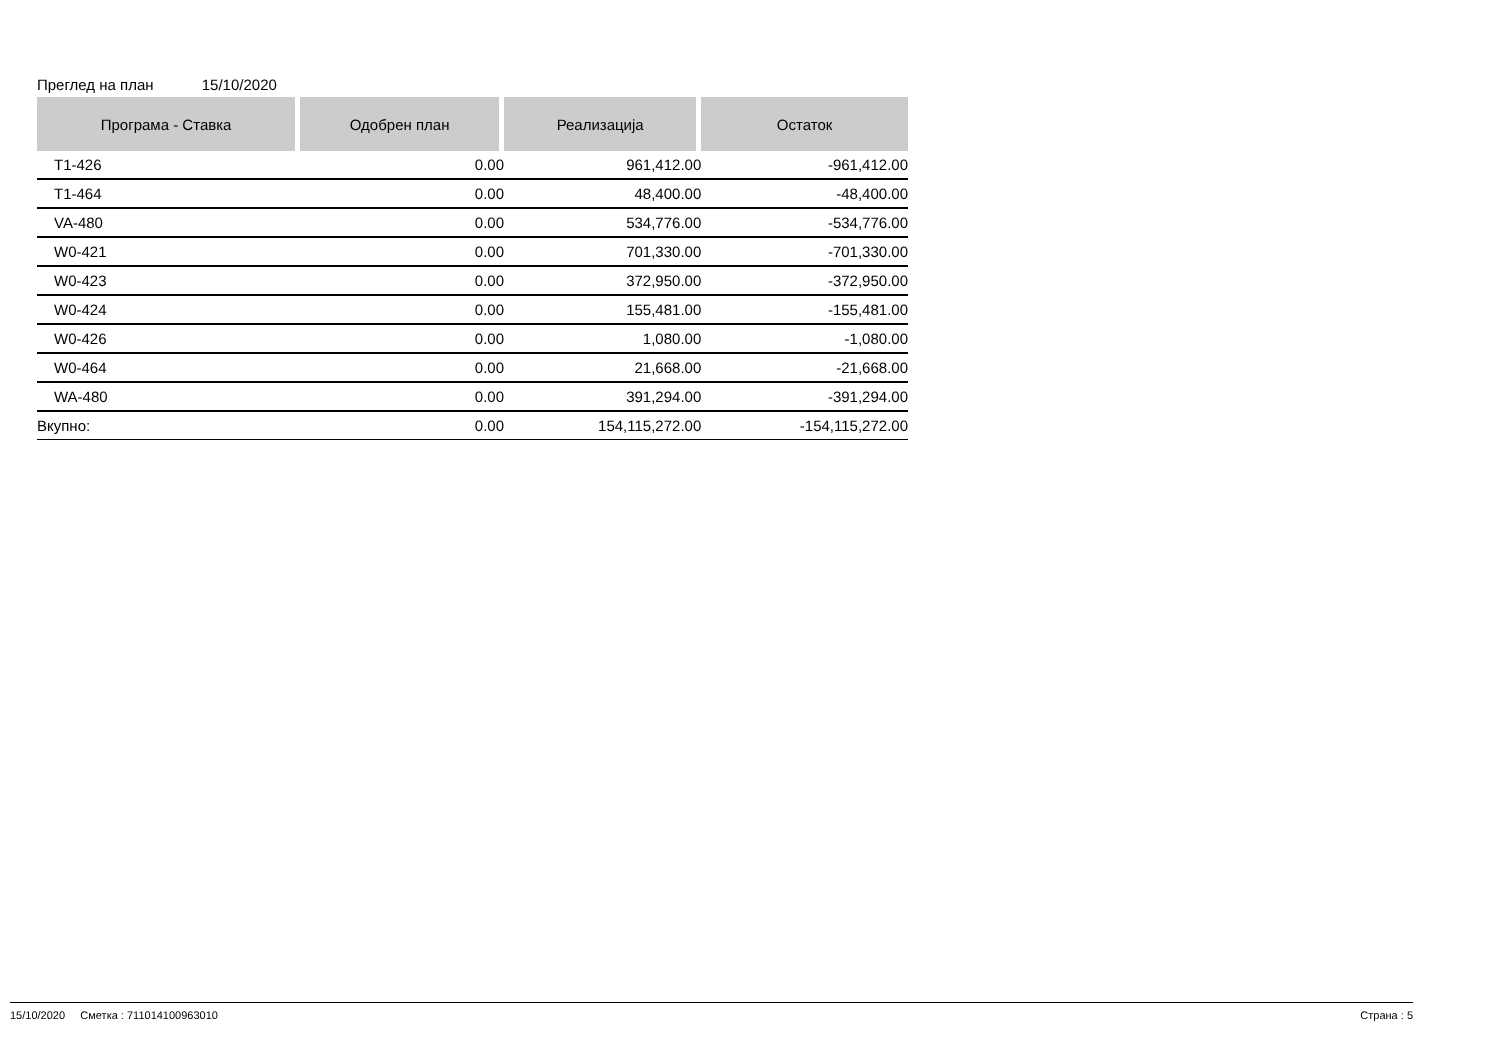Преглед на план 15/10/2020
| Програма - Ставка | Одобрен план | Реализација | Остаток |
| --- | --- | --- | --- |
| T1-426 | 0.00 | 961,412.00 | -961,412.00 |
| T1-464 | 0.00 | 48,400.00 | -48,400.00 |
| VA-480 | 0.00 | 534,776.00 | -534,776.00 |
| W0-421 | 0.00 | 701,330.00 | -701,330.00 |
| W0-423 | 0.00 | 372,950.00 | -372,950.00 |
| W0-424 | 0.00 | 155,481.00 | -155,481.00 |
| W0-426 | 0.00 | 1,080.00 | -1,080.00 |
| W0-464 | 0.00 | 21,668.00 | -21,668.00 |
| WA-480 | 0.00 | 391,294.00 | -391,294.00 |
| Вкупно: | 0.00 | 154,115,272.00 | -154,115,272.00 |
15/10/2020 Сметка : 711014100963010 Страна : 5